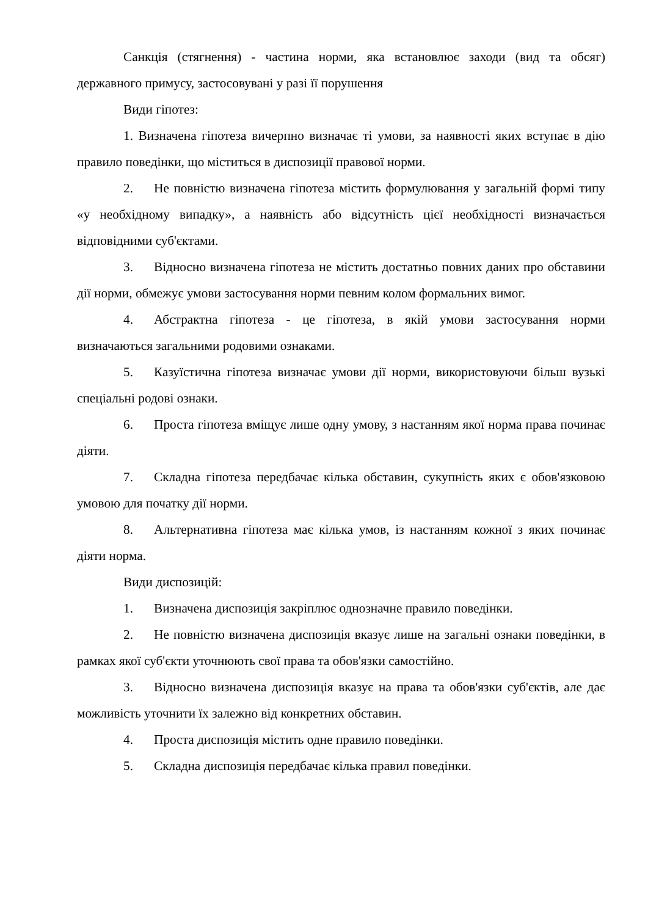Санкція (стягнення) - частина норми, яка встановлює заходи (вид та обсяг) державного примусу, застосовувані у разі її порушення
Види гіпотез:
1. Визначена гіпотеза вичерпно визначає ті умови, за наявності яких вступає в дію правило поведінки, що міститься в диспозиції правової норми.
2. Не повністю визначена гіпотеза містить формулювання у загальній формі типу «у необхідному випадку», а наявність або відсутність цієї необхідності визначається відповідними суб'єктами.
3. Відносно визначена гіпотеза не містить достатньо повних даних про обставини дії норми, обмежує умови застосування норми певним колом формальних вимог.
4. Абстрактна гіпотеза - це гіпотеза, в якій умови застосування норми визначаються загальними родовими ознаками.
5. Казуїстична гіпотеза визначає умови дії норми, використовуючи більш вузькі спеціальні родові ознаки.
6. Проста гіпотеза вміщує лише одну умову, з настанням якої норма права починає діяти.
7. Складна гіпотеза передбачає кілька обставин, сукупність яких є обов'язковою умовою для початку дії норми.
8. Альтернативна гіпотеза має кілька умов, із настанням кожної з яких починає діяти норма.
Види диспозицій:
1. Визначена диспозиція закріплює однозначне правило поведінки.
2. Не повністю визначена диспозиція вказує лише на загальні ознаки поведінки, в рамках якої суб'єкти уточнюють свої права та обов'язки самостійно.
3. Відносно визначена диспозиція вказує на права та обов'язки суб'єктів, але дає можливість уточнити їх залежно від конкретних обставин.
4. Проста диспозиція містить одне правило поведінки.
5. Складна диспозиція передбачає кілька правил поведінки.